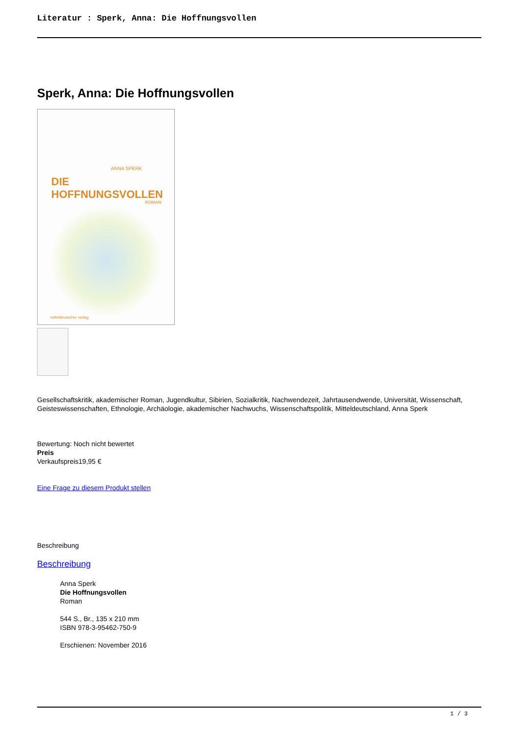Literatur : Sperk, Anna: Die Hoffnungsvollen
Sperk, Anna: Die Hoffnungsvollen
ANNA SPERK
DIE HOFFNUNGSVOLLEN
ROMAN
mitteldeutscher verlag
Gesellschaftskritik, akademischer Roman, Jugendkultur, Sibirien, Sozialkritik, Nachwendezeit, Jahrtausendwende, Universität, Wissenschaft, Geisteswissenschaften, Ethnologie, Archäologie, akademischer Nachwuchs, Wissenschaftspolitik, Mitteldeutschland, Anna Sperk
Bewertung: Noch nicht bewertet
Preis
Verkaufspreis19,95 €
Eine Frage zu diesem Produkt stellen
Beschreibung
Beschreibung
Anna Sperk
Die Hoffnungsvollen
Roman
544 S., Br., 135 x 210 mm
ISBN 978-3-95462-750-9
Erschienen: November 2016
1 / 3